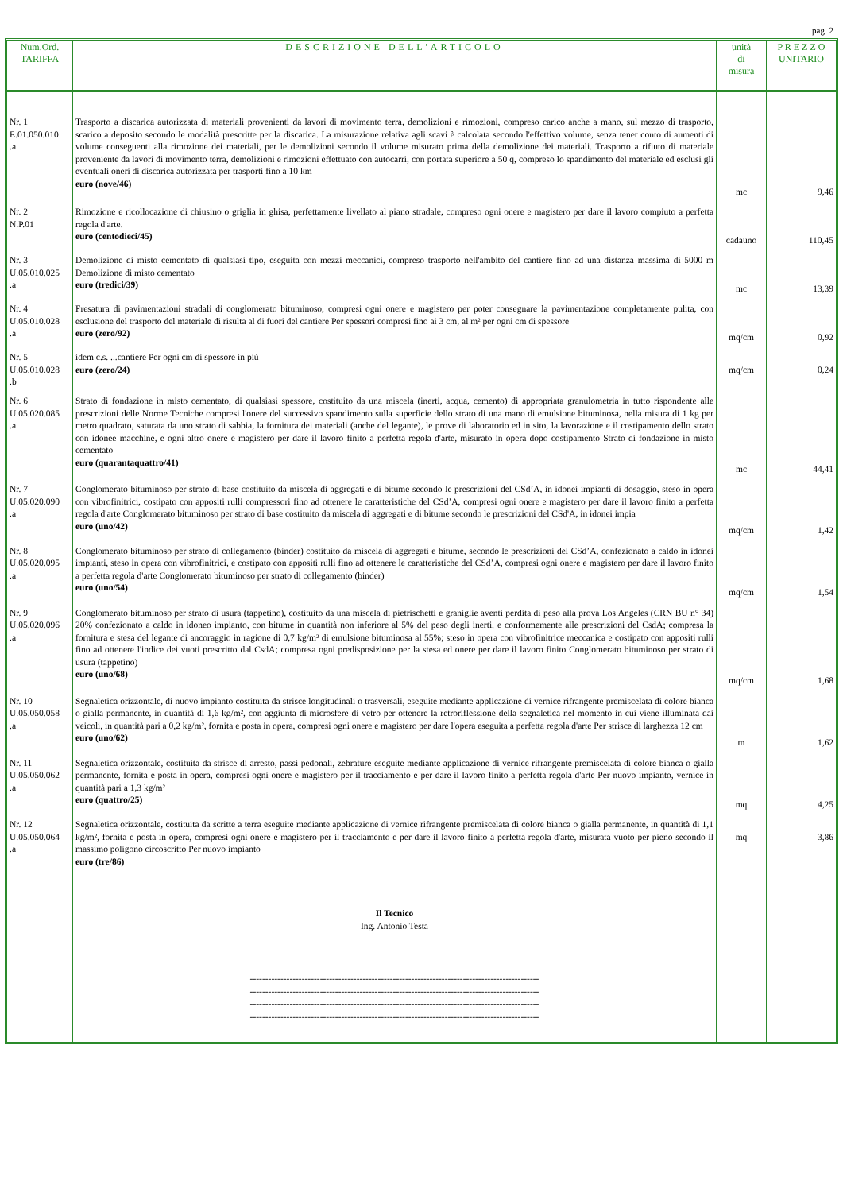pag. 2
| Num.Ord. TARIFFA | DESCRIZIONE DELL'ARTICOLO | unità di misura | P R E Z Z O UNITARIO |
| --- | --- | --- | --- |
| Nr. 1 E.01.050.010 .a | Trasporto a discarica autorizzata di materiali provenienti da lavori di movimento terra, demolizioni e rimozioni, compreso carico anche a mano, sul mezzo di trasporto, scarico a deposito secondo le modalità prescritte per la discarica. La misurazione relativa agli scavi è calcolata secondo l'effettivo volume, senza tener conto di aumenti di volume conseguenti alla rimozione dei materiali, per le demolizioni secondo il volume misurato prima della demolizione dei materiali. Trasporto a rifiuto di materiale proveniente da lavori di movimento terra, demolizioni e rimozioni effettuato con autocarri, con portata superiore a 50 q, compreso lo spandimento del materiale ed esclusi gli eventuali oneri di discarica autorizzata per trasporti fino a 10 km euro (nove/46) | mc | 9,46 |
| Nr. 2 N.P.01 | Rimozione e ricollocazione di chiusino o griglia in ghisa, perfettamente livellato al piano stradale, compreso ogni onere e magistero per dare il lavoro compiuto a perfetta regola d'arte. euro (centodieci/45) | cadauno | 110,45 |
| Nr. 3 U.05.010.025 .a | Demolizione di misto cementato di qualsiasi tipo, eseguita con mezzi meccanici, compreso trasporto nell'ambito del cantiere fino ad una distanza massima di 5000 m Demolizione di misto cementato euro (tredici/39) | mc | 13,39 |
| Nr. 4 U.05.010.028 .a | Fresatura di pavimentazioni stradali di conglomerato bituminoso, compresi ogni onere e magistero per poter consegnare la pavimentazione completamente pulita, con esclusione del trasporto del materiale di risulta al di fuori del cantiere Per spessori compresi fino ai 3 cm, al m² per ogni cm di spessore euro (zero/92) | mq/cm | 0,92 |
| Nr. 5 U.05.010.028 .b | idem c.s. ...cantiere Per ogni cm di spessore in più euro (zero/24) | mq/cm | 0,24 |
| Nr. 6 U.05.020.085 .a | Strato di fondazione in misto cementato, di qualsiasi spessore, costituito da una miscela (inerti, acqua, cemento) di appropriata granulometria in tutto rispondente alle prescrizioni delle Norme Tecniche compresi l'onere del successivo spandimento sulla superficie dello strato di una mano di emulsione bituminosa, nella misura di 1 kg per metro quadrato, saturata da uno strato di sabbia, la fornitura dei materiali (anche del legante), le prove di laboratorio ed in sito, la lavorazione e il costipamento dello strato con idonee macchine, e ogni altro onere e magistero per dare il lavoro finito a perfetta regola d'arte, misurato in opera dopo costipamento Strato di fondazione in misto cementato euro (quarantaquattro/41) | mc | 44,41 |
| Nr. 7 U.05.020.090 .a | Conglomerato bituminoso per strato di base costituito da miscela di aggregati e di bitume secondo le prescrizioni del CSd’A, in idonei impianti di dosaggio, steso in opera con vibrofinitrici, costipato con appositi rulli compressori fino ad ottenere le caratteristiche del CSd’A, compresi ogni onere e magistero per dare il lavoro finito a perfetta regola d'arte Conglomerato bituminoso per strato di base costituito da miscela di aggregati e di bitume secondo le prescrizioni del CSd'A, in idonei impia euro (uno/42) | mq/cm | 1,42 |
| Nr. 8 U.05.020.095 .a | Conglomerato bituminoso per strato di collegamento (binder) costituito da miscela di aggregati e bitume, secondo le prescrizioni del CSd’A, confezionato a caldo in idonei impianti, steso in opera con vibrofinitrici, e costipato con appositi rulli fino ad ottenere le caratteristiche del CSd’A, compresi ogni onere e magistero per dare il lavoro finito a perfetta regola d'arte Conglomerato bituminoso per strato di collegamento (binder) euro (uno/54) | mq/cm | 1,54 |
| Nr. 9 U.05.020.096 .a | Conglomerato bituminoso per strato di usura (tappetino), costituito da una miscela di pietrischetti e graniglie aventi perdita di peso alla prova Los Angeles (CRN BU n° 34) 20% confezionato a caldo in idoneo impianto, con bitume in quantità non inferiore al 5% del peso degli inerti, e conformemente alle prescrizioni del CsdA; compresa la fornitura e stesa del legante di ancoraggio in ragione di 0,7 kg/m² di emulsione bituminosa al 55%; steso in opera con vibrofinitrice meccanica e costipato con appositi rulli fino ad ottenere l'indice dei vuoti prescritto dal CsdA; compresa ogni predisposizione per la stesa ed onere per dare il lavoro finito Conglomerato bituminoso per strato di usura (tappetino) euro (uno/68) | mq/cm | 1,68 |
| Nr. 10 U.05.050.058 .a | Segnaletica orizzontale, di nuovo impianto costituita da strisce longitudinali o trasversali, eseguite mediante applicazione di vernice rifrangente premiscelata di colore bianca o gialla permanente, in quantità di 1,6 kg/m², con aggiunta di microsfere di vetro per ottenere la retroriflessione della segnaletica nel momento in cui viene illuminata dai veicoli, in quantità pari a 0,2 kg/m², fornita e posta in opera, compresi ogni onere e magistero per dare l'opera eseguita a perfetta regola d'arte Per strisce di larghezza 12 cm euro (uno/62) | m | 1,62 |
| Nr. 11 U.05.050.062 .a | Segnaletica orizzontale, costituita da strisce di arresto, passi pedonali, zebrature eseguite mediante applicazione di vernice rifrangente premiscelata di colore bianca o gialla permanente, fornita e posta in opera, compresi ogni onere e magistero per il tracciamento e per dare il lavoro finito a perfetta regola d'arte Per nuovo impianto, vernice in quantità pari a 1,3 kg/m² euro (quattro/25) | mq | 4,25 |
| Nr. 12 U.05.050.064 .a | Segnaletica orizzontale, costituita da scritte a terra eseguite mediante applicazione di vernice rifrangente premiscelata di colore bianca o gialla permanente, in quantità di 1,1 kg/m², fornita e posta in opera, compresi ogni onere e magistero per il tracciamento e per dare il lavoro finito a perfetta regola d'arte, misurata vuoto per pieno secondo il massimo poligono circoscritto Per nuovo impianto euro (tre/86) Il Tecnico Ing. Antonio Testa ----------------------------------------------------------------------------------------------- ----------------------------------------------------------------------------------------------- ----------------------------------------------------------------------------------------------- ----------------------------------------------------------------------------------------------- | mq | 3,86 |